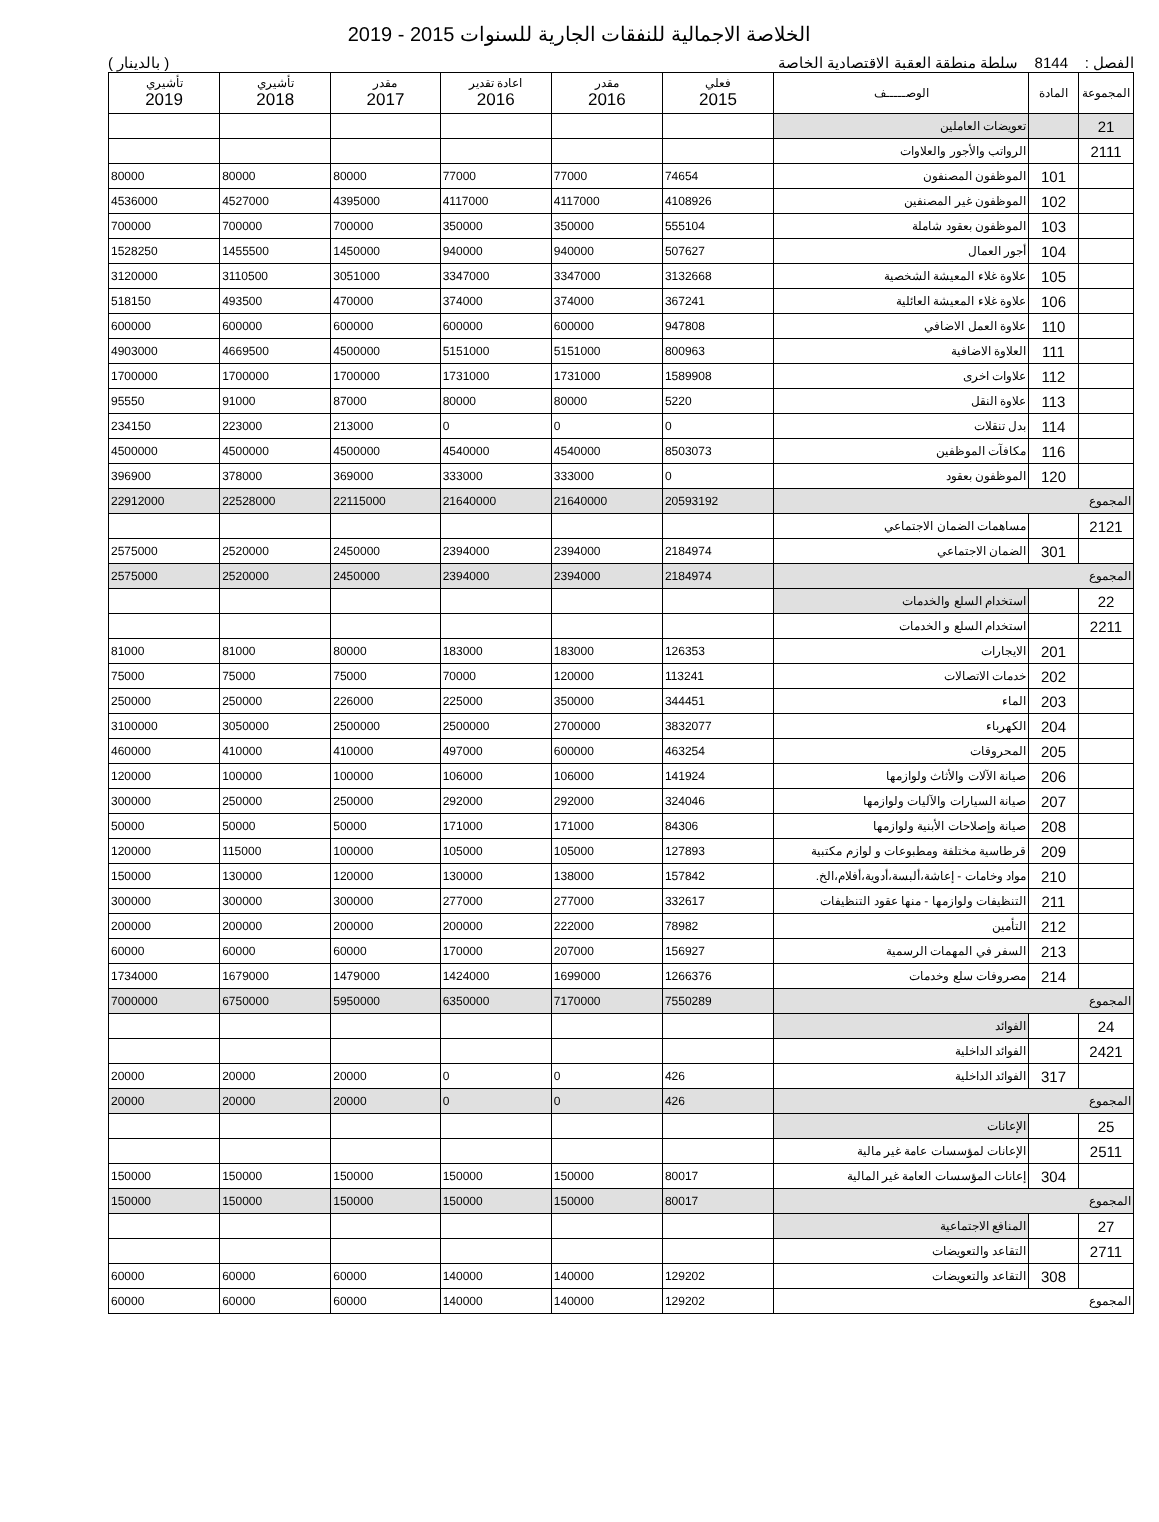الخلاصة الاجمالية للنفقات الجارية للسنوات 2015 - 2019
الفصل : 8144 سلطة منطقة العقبة الاقتصادية الخاصة ( بالدينار )
| المجموعة | المادة | الوصـــــف | فعلي 2015 | مقدر 2016 | اعادة تقدير 2016 | مقدر 2017 | تأشيري 2018 | تأشيري 2019 |
| --- | --- | --- | --- | --- | --- | --- | --- | --- |
| 21 | | تعويضات العاملين | | | | | | |
| 2111 | | الرواتب والأجور والعلاوات | | | | | | |
| | 101 | الموظفون المصنفون | 74654 | 77000 | 77000 | 80000 | 80000 | 80000 |
| | 102 | الموظفون غير المصنفين | 4108926 | 4117000 | 4117000 | 4395000 | 4527000 | 4536000 |
| | 103 | الموظفون بعقود شاملة | 555104 | 350000 | 350000 | 700000 | 700000 | 700000 |
| | 104 | أجور العمال | 507627 | 940000 | 940000 | 1450000 | 1455500 | 1528250 |
| | 105 | علاوة غلاء المعيشة الشخصية | 3132668 | 3347000 | 3347000 | 3051000 | 3110500 | 3120000 |
| | 106 | علاوة غلاء المعيشة العائلية | 367241 | 374000 | 374000 | 470000 | 493500 | 518150 |
| | 110 | علاوة العمل الاضافي | 947808 | 600000 | 600000 | 600000 | 600000 | 600000 |
| | 111 | العلاوة الاضافية | 800963 | 5151000 | 5151000 | 4500000 | 4669500 | 4903000 |
| | 112 | علاوات اخرى | 1589908 | 1731000 | 1731000 | 1700000 | 1700000 | 1700000 |
| | 113 | علاوة النقل | 5220 | 80000 | 80000 | 87000 | 91000 | 95550 |
| | 114 | بدل تنقلات | 0 | 0 | 0 | 213000 | 223000 | 234150 |
| | 116 | مكافآت الموظفين | 8503073 | 4540000 | 4540000 | 4500000 | 4500000 | 4500000 |
| | 120 | الموظفون بعقود | 0 | 333000 | 333000 | 369000 | 378000 | 396900 |
| المجموع | | | 20593192 | 21640000 | 21640000 | 22115000 | 22528000 | 22912000 |
| 2121 | | مساهمات الضمان الاجتماعي | | | | | | |
| | 301 | الضمان الاجتماعي | 2184974 | 2394000 | 2394000 | 2450000 | 2520000 | 2575000 |
| المجموع | | | 2184974 | 2394000 | 2394000 | 2450000 | 2520000 | 2575000 |
| 22 | | استخدام السلع والخدمات | | | | | | |
| 2211 | | استخدام السلع و الخدمات | | | | | | |
| | 201 | الايجارات | 126353 | 183000 | 183000 | 80000 | 81000 | 81000 |
| | 202 | خدمات الاتصالات | 113241 | 120000 | 70000 | 75000 | 75000 | 75000 |
| | 203 | الماء | 344451 | 350000 | 225000 | 226000 | 250000 | 250000 |
| | 204 | الكهرباء | 3832077 | 2700000 | 2500000 | 2500000 | 3050000 | 3100000 |
| | 205 | المحروقات | 463254 | 600000 | 497000 | 410000 | 410000 | 460000 |
| | 206 | صيانة الآلات والأثاث ولوازمها | 141924 | 106000 | 106000 | 100000 | 100000 | 120000 |
| | 207 | صيانة السيارات والآليات ولوازمها | 324046 | 292000 | 292000 | 250000 | 250000 | 300000 |
| | 208 | صيانة وإصلاحات الأبنية ولوازمها | 84306 | 171000 | 171000 | 50000 | 50000 | 50000 |
| | 209 | قرطاسية مختلفة ومطبوعات و لوازم مكتبية | 127893 | 105000 | 105000 | 100000 | 115000 | 120000 |
| | 210 | مواد وخامات - إعاشة،ألبسة،أدوية،أفلام،الخ. | 157842 | 138000 | 130000 | 120000 | 130000 | 150000 |
| | 211 | التنظيفات ولوازمها - منها عقود التنظيفات | 332617 | 277000 | 277000 | 300000 | 300000 | 300000 |
| | 212 | التأمين | 78982 | 222000 | 200000 | 200000 | 200000 | 200000 |
| | 213 | السفر في المهمات الرسمية | 156927 | 207000 | 170000 | 60000 | 60000 | 60000 |
| | 214 | مصروفات سلع وخدمات | 1266376 | 1699000 | 1424000 | 1479000 | 1679000 | 1734000 |
| المجموع | | | 7550289 | 7170000 | 6350000 | 5950000 | 6750000 | 7000000 |
| 24 | | الفوائد | | | | | | |
| 2421 | | الفوائد الداخلية | | | | | | |
| | 317 | الفوائد الداخلية | 426 | 0 | 0 | 20000 | 20000 | 20000 |
| المجموع | | | 426 | 0 | 0 | 20000 | 20000 | 20000 |
| 25 | | الإعانات | | | | | | |
| 2511 | | الإعانات لمؤسسات عامة غير مالية | | | | | | |
| | 304 | إعانات المؤسسات العامة غير المالية | 80017 | 150000 | 150000 | 150000 | 150000 | 150000 |
| المجموع | | | 80017 | 150000 | 150000 | 150000 | 150000 | 150000 |
| 27 | | المنافع الاجتماعية | | | | | | |
| 2711 | | التقاعد والتعويضات | | | | | | |
| | 308 | التقاعد والتعويضات | 129202 | 140000 | 140000 | 60000 | 60000 | 60000 |
| المجموع | | | 129202 | 140000 | 140000 | 60000 | 60000 | 60000 |